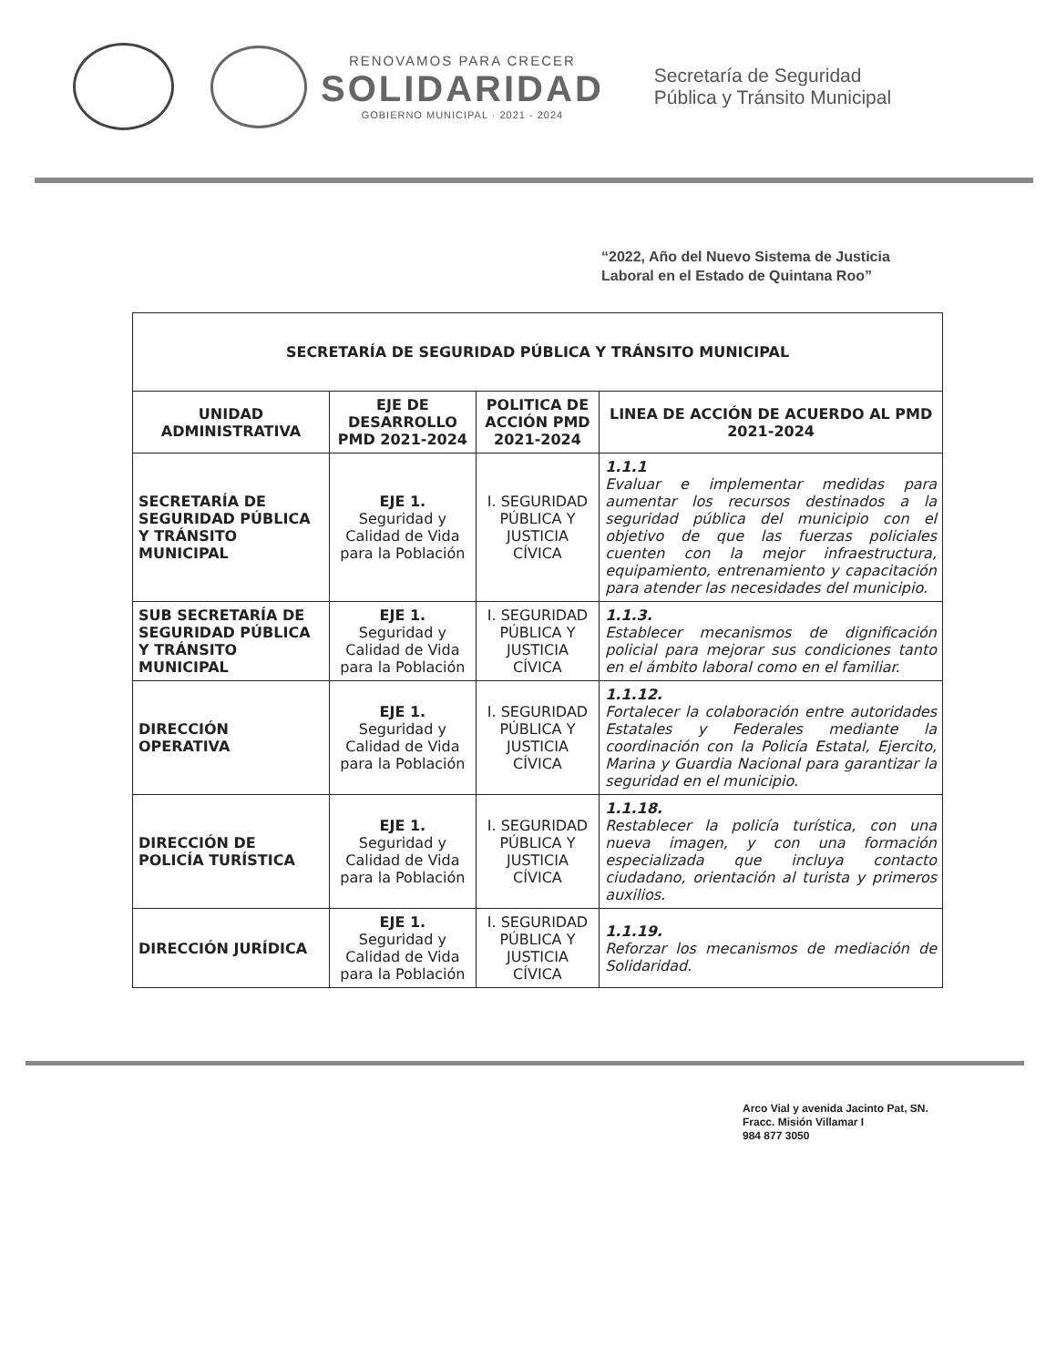RENOVAMOS PARA CRECER
SOLIDARIDAD
GOBIERNO MUNICIPAL · 2021 - 2024
Secretaría de Seguridad
Pública y Tránsito Municipal
“2022, Año del Nuevo Sistema de Justicia
Laboral en el Estado de Quintana Roo”
| SECRETARÍA DE SEGURIDAD PÚBLICA Y TRÁNSITO MUNICIPAL | | | |
| --- | --- | --- | --- |
| UNIDAD ADMINISTRATIVA | EJE DE DESARROLLO PMD 2021-2024 | POLITICA DE ACCIÓN PMD 2021-2024 | LINEA DE ACCIÓN DE ACUERDO AL PMD 2021-2024 |
| SECRETARÍA DE SEGURIDAD PÚBLICA Y TRÁNSITO MUNICIPAL | EJE 1. Seguridad y Calidad de Vida para la Población | I. SEGURIDAD PÚBLICA Y JUSTICIA CÍVICA | 1.1.1 Evaluar e implementar medidas para aumentar los recursos destinados a la seguridad pública del municipio con el objetivo de que las fuerzas policiales cuenten con la mejor infraestructura, equipamiento, entrenamiento y capacitación para atender las necesidades del municipio. |
| SUB SECRETARÍA DE SEGURIDAD PÚBLICA Y TRÁNSITO MUNICIPAL | EJE 1. Seguridad y Calidad de Vida para la Población | I. SEGURIDAD PÚBLICA Y JUSTICIA CÍVICA | 1.1.3. Establecer mecanismos de dignificación policial para mejorar sus condiciones tanto en el ámbito laboral como en el familiar. |
| DIRECCIÓN OPERATIVA | EJE 1. Seguridad y Calidad de Vida para la Población | I. SEGURIDAD PÚBLICA Y JUSTICIA CÍVICA | 1.1.12. Fortalecer la colaboración entre autoridades Estatales y Federales mediante la coordinación con la Policía Estatal, Ejercito, Marina y Guardia Nacional para garantizar la seguridad en el municipio. |
| DIRECCIÓN DE POLICÍA TURÍSTICA | EJE 1. Seguridad y Calidad de Vida para la Población | I. SEGURIDAD PÚBLICA Y JUSTICIA CÍVICA | 1.1.18. Restablecer la policía turística, con una nueva imagen, y con una formación especializada que incluya contacto ciudadano, orientación al turista y primeros auxilios. |
| DIRECCIÓN JURÍDICA | EJE 1. Seguridad y Calidad de Vida para la Población | I. SEGURIDAD PÚBLICA Y JUSTICIA CÍVICA | 1.1.19. Reforzar los mecanismos de mediación de Solidaridad. |
Arco Vial y avenida Jacinto Pat, SN.
Fracc. Misión Villamar I
984 877 3050